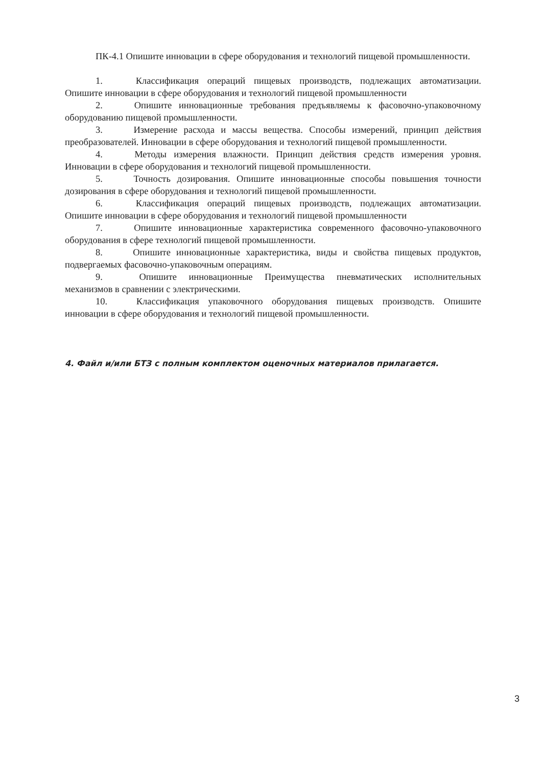ПК-4.1 Опишите инновации в сфере оборудования и технологий пищевой промышленности.
1. Классификация операций пищевых производств, подлежащих автоматизации. Опишите инновации в сфере оборудования и технологий пищевой промышленности
2. Опишите инновационные требования предъявляемы к фасовочно-упаковочному оборудованию пищевой промышленности.
3. Измерение расхода и массы вещества. Способы измерений, принцип действия преобразователей. Инновации в сфере оборудования и технологий пищевой промышленности.
4. Методы измерения влажности. Принцип действия средств измерения уровня. Инновации в сфере оборудования и технологий пищевой промышленности.
5. Точность дозирования. Опишите инновационные способы повышения точности дозирования в сфере оборудования и технологий пищевой промышленности.
6. Классификация операций пищевых производств, подлежащих автоматизации. Опишите инновации в сфере оборудования и технологий пищевой промышленности
7. Опишите инновационные характеристика современного фасовочно-упаковочного оборудования в сфере технологий пищевой промышленности.
8. Опишите инновационные характеристика, виды и свойства пищевых продуктов, подвергаемых фасовочно-упаковочным операциям.
9. Опишите инновационные Преимущества пневматических исполнительных механизмов в сравнении с электрическими.
10. Классификация упаковочного оборудования пищевых производств. Опишите инновации в сфере оборудования и технологий пищевой промышленности.
4. Файл и/или БТЗ с полным комплектом оценочных материалов прилагается.
3